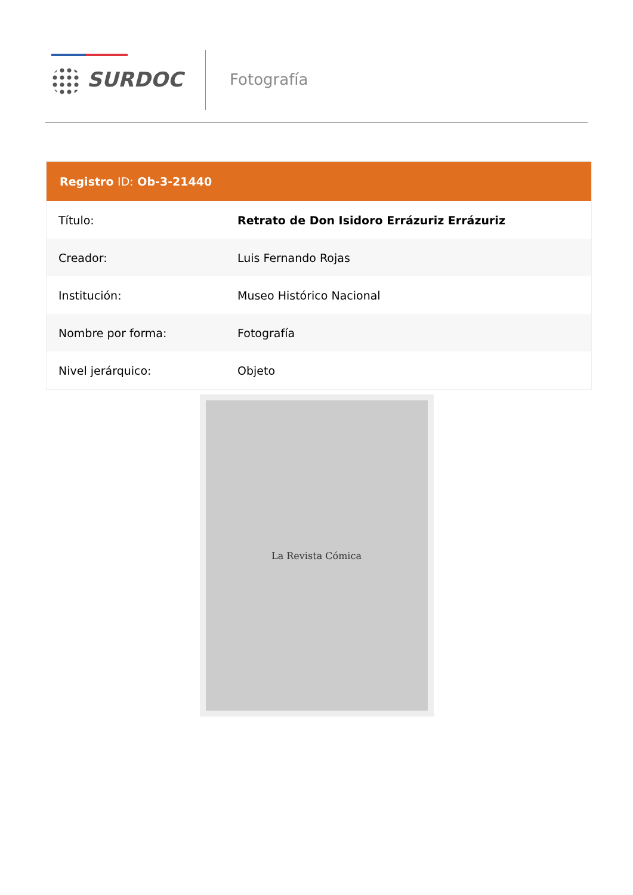SURDOC Fotografía
| Registro ID: Ob-3-21440 | |
| --- | --- |
| Título: | Retrato de Don Isidoro Errázuriz Errázuriz |
| Creador: | Luis Fernando Rojas |
| Institución: | Museo Histórico Nacional |
| Nombre por forma: | Fotografía |
| Nivel jerárquico: | Objeto |
La Revista Cómica